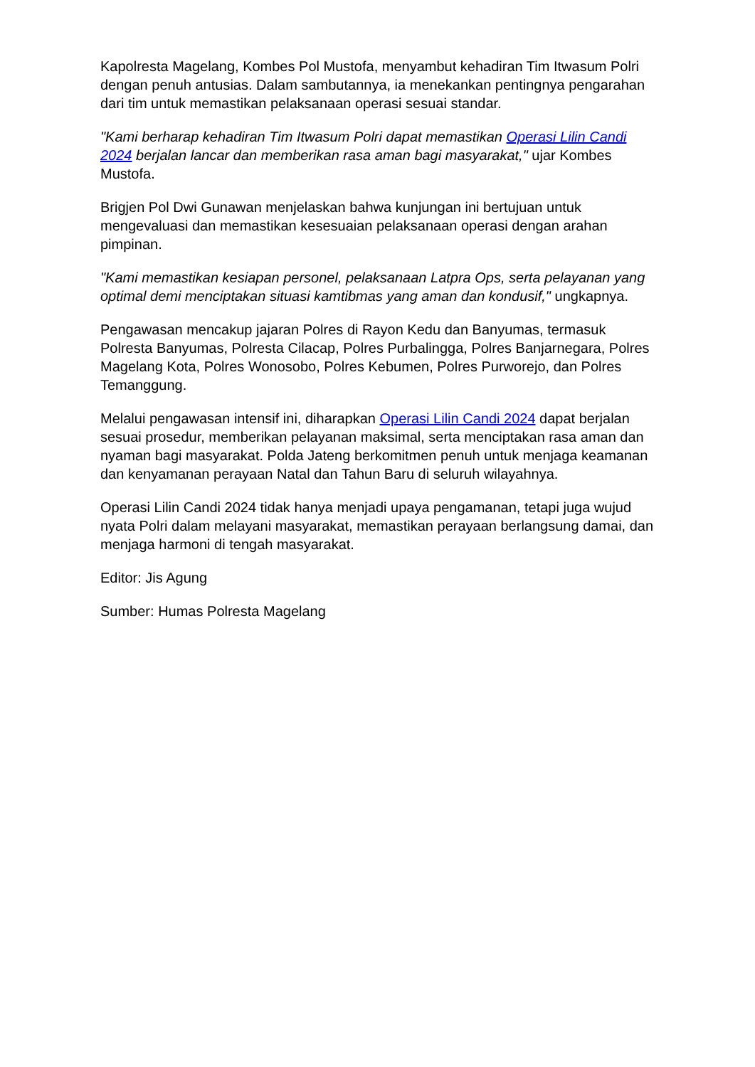Kapolresta Magelang, Kombes Pol Mustofa, menyambut kehadiran Tim Itwasum Polri dengan penuh antusias. Dalam sambutannya, ia menekankan pentingnya pengarahan dari tim untuk memastikan pelaksanaan operasi sesuai standar.
"Kami berharap kehadiran Tim Itwasum Polri dapat memastikan Operasi Lilin Candi 2024 berjalan lancar dan memberikan rasa aman bagi masyarakat," ujar Kombes Mustofa.
Brigjen Pol Dwi Gunawan menjelaskan bahwa kunjungan ini bertujuan untuk mengevaluasi dan memastikan kesesuaian pelaksanaan operasi dengan arahan pimpinan.
"Kami memastikan kesiapan personel, pelaksanaan Latpra Ops, serta pelayanan yang optimal demi menciptakan situasi kamtibmas yang aman dan kondusif," ungkapnya.
Pengawasan mencakup jajaran Polres di Rayon Kedu dan Banyumas, termasuk Polresta Banyumas, Polresta Cilacap, Polres Purbalingga, Polres Banjarnegara, Polres Magelang Kota, Polres Wonosobo, Polres Kebumen, Polres Purworejo, dan Polres Temanggung.
Melalui pengawasan intensif ini, diharapkan Operasi Lilin Candi 2024 dapat berjalan sesuai prosedur, memberikan pelayanan maksimal, serta menciptakan rasa aman dan nyaman bagi masyarakat. Polda Jateng berkomitmen penuh untuk menjaga keamanan dan kenyamanan perayaan Natal dan Tahun Baru di seluruh wilayahnya.
Operasi Lilin Candi 2024 tidak hanya menjadi upaya pengamanan, tetapi juga wujud nyata Polri dalam melayani masyarakat, memastikan perayaan berlangsung damai, dan menjaga harmoni di tengah masyarakat.
Editor: Jis Agung
Sumber: Humas Polresta Magelang